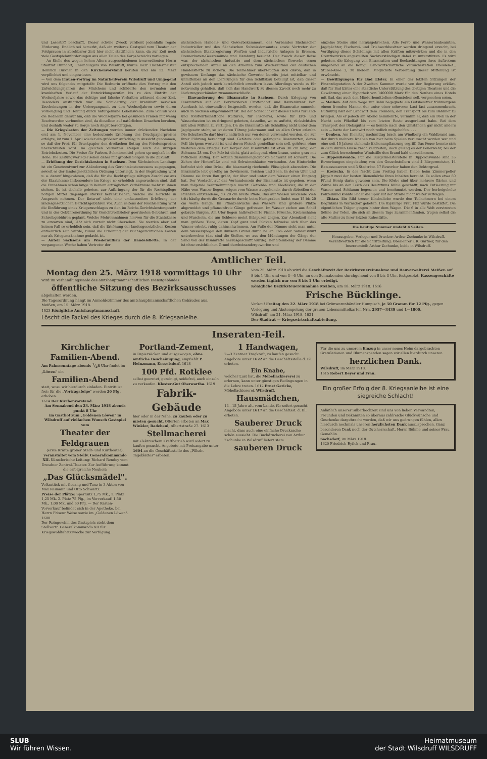und Lesestoff beschafft. Dieser schöne Zweck verdient jedenfalls regste Förderung. Endlich sei bemerkt, daß ein weiteres Gastspiel vom Theater der Feldgrauen in absehbarer Zeit hier nicht stattfinden kann, da zur Zeit noch viele Gastspielanforderungen aus allen Teilen des Korpsbereichs vorliegen.
— An Stelle des wegen hohen Alters ausgeschiedenen treuverdienten Herrn Stadtrat Dinndorf, Ehrenbürgers von Wilsdruff, wurde Herr Tischlermeister Heinrich Birkner in den Kirchenvorstand berufen und am 12. März verpflichtet und eingewiesen.
— Von dem Frauen-Vortrag im Naturheilverein Wilsdruff und Umgegend wird uns folgendes mitgeteilt: Die Rednerin eröffnete den Vortrag mit den Entwicklungsjahren des Mädchens und schilderte den normalen und krankhaften Verlauf der Entwicklungsstufen bis zu den Eintritt der Wechseljahre sowie das richtige und falsche Verhalten während dieser Zeit. Besonders ausführlich war die Schilderung der krankhaft nervösen Erscheinungen in der Uebergangszeit zu den Wechseljahren sowie deren Vorbeugung und Heilung durch naturgemäße Lebensweise. Zum Schluß wies die Rednerin darauf hin, daß die Wechseljahre bei gesunden Frauen mit wenig Beschwerden verbunden sind, da dieselben auf natürlichen Ursachen beruhen, und deshalb weder zu Sorge noch Angst berechtigen.
— Die Kriegslasten der Zeitungen werden immer drückender. Nachdem erst am 1. November eine bedeutende Erhöhung des Druckpapierpreises erfolgte, ist zum 1. April wieder ein größerer Aufschlag in Aussicht genommen, so daß der Preis für Druckpapier den dreifachen Betrag des Friedenspreises überschreiten wird. Im gleichen Verhältnis steigen auch die übrigen Betriebskosten. Die Preise für Farben, Schmiermittel gehen sprunghaft in die Höhe. Die Zeitungsverleger sehen daher mit größten Sorgen in die Zukunft.
— Erhöhung der Gerichtskosten in Sachsen. Dem Sächsischen Landtage ist ein Gesetzentwurf zur Abänderung des Gerichtskostenwesens zugegangen, soweit es der landesgesetzlichen Ordnung unterliegt. In der Begründung wird u. a. darauf hingewiesen, daß die für die Rechtspflege nötigen Zuschüsse aus der Staatskasse insbesondere im Kriege so erheblich angewachsen sind, daß die Einnahmen schon lange in keinem erträglichen Verhältnisse mehr zu ihnen stehen. Es ist deshalb geboten, zur Aufbringung der für die Rechtspflege nötigen Mittel diejenigen stärker heranzuziehen, welche die Gerichte in Anspruch nehmen. Der Entwurf sieht eine umfassendere Erhöhung der landesgesetzlichen Gerichtsgebühren vor. Auch seitens der Reichsleitung wird die Einführung eines Kriegszuschlages zu den im Reichs-Gerichtskostengesetz und in der Gebührenordnung für Gerichtsvollzieher geordneten Gebühren und Schreibgebühren geplant. Welche Mehreinnahmen hiervon für die Staatskasse zu erwarten sind, läßt sich zurzeit nicht übersehen. Sie werden aber auf keinen Fall so erheblich sein, daß die Erhöhung der landesgesetzlichen Kosten entbehrlich sein würde, zumal die Erhöhung der reichsgerichtlichen Kosten nur als Kriegsmaßnahme gedacht ist.
— Anteil Sachsens am Wiederaufbau der Handelsflotte. In der vergangenen Woche haben Vertreter der
sächsischen Handels- und Gewerbekammern, des Verbandes Sächsischer Industrieller und des Sächsischen Submissionsamtes sowie Vertreter der sächsischen Staatsregierung Werften und industrielle Anlagen in Bremen, Bremerhaven-Geestemünde und Hamburg besucht. Der Zweck dieser Reise war, der sächsischen Industrie und dem sächsischen Gewerbe einen entsprechenden Anteil an den Arbeiten zum Wiederaufbau der deutschen Handelsflotte zu sichern. Die Teilnehmer überzeugten sich davon, daß in gewissem Umfange das sächsische Gewerbe bereits jetzt mittelbar und unmittelbar an den Lieferungen für den Schiffsbau beteiligt ist, daß dieser Anteil sich jedoch noch beträchtlich erweitern lasse. Allerdings wurde es für notwendig gehalten, daß sich das Handwerk zu diesem Zweck noch mehr zu Lieferungsverbänden zusammenschließt.
— Einwanderung der Bisamratte in Sachsen. Durch Erlegung von Bisamratten auf den Forstrevieren Crottendorf und Rautenkranz bez. Auerbach ist einwandfrei festgestellt worden, daß die Bisamratte nunmehr auch in Sachsen eingewandert ist. Bei der Schädlichkeit dieses Tieres für land- und forstwirtschaftliche Kulturen, für Fischerei, sowie für Erd- und Wasserbauten ist es dringend geboten, dasselbe, wo es auftritt, rücksichtslos mit allen Mitteln zu vertilgen. Da die Bisamratte als Schädling nicht unter dem Jagdgesetz steht, so ist deren Tötung jedermann und an allen Orten erlaubt. Die Schußwaffe darf hierzu natürlich nur von denen verwendet werden, die zur ihrer Führung berechtigt sind. Getötete oder gefangene Bisamratten, deren Fell übrigens wertvoll ist und deren Fleisch genießbar sein soll, gehören ohne weiteres dem Erleger. Der Körper der Bisamratte ist etwa 30 cm lang, der Schwanz 28 cm. Der Pelz ist dicht, glatt anliegend, oben braun, unten grau mit rötlichem Anflug. Der seitlich zusammengedrückte Schwanz ist schwarz. Die Zehen der Hinterfüße sind mit Schwimmhäuten verbunden. Am Hinterleibe befindet sich eine Drüse, die bisamartig riechende Flüssigkeit absondert. Die Bisamratte lebt gesellig an Gewässern, Teichen und Seen, in deren Ufer und Dämme sie ihren Bau gräbt, der über und unter dem Wasser einen Eingang hat. Der Verdacht auf das Vorhandensein der Bisamratte ist gegeben, wenn man folgende Wahrnehmungen macht: Getreide- und Kleefelder, die in der Nähe vom Wasser liegen, zeigen vom Wasser ausgehende, durch Abbeißen der Pflanzen entstandene, bis 20 cm breite Pfade. Das auf Wiesen weidende Vieh tritt häufig durch die Grasnarbe durch; beim Nachgraben findet man 15 bis 20 cm weite Gänge. Im Pflanzenwuchs des Wassers sind größere Plätze abgeweidet und pflanzenfreie Gänge gefressen. Im Wasser stehen aus Schilf gebaute Burgen. Am Ufer liegen halbverzehrte Fische, Frösche, Krebsschalen und Muscheln, die am Schlosse meist Bißspuren zeigen. Zur Abendzeit sieht man größere Tiere, deren Kopf ganz und Rücken teilweise sich über das Wasser erhebt, ruhig dahinschwimmen. Am Fuße der Dämme sieht man unter dem Wasserspiegel den dunkeln Grund durch hellen Erd- oder Sandauswurf unterbrochen (das sind die Stellen, wo aus den Mündungen der Gänge der Sand von der Bisamratte herausgeschafft wurde). Der Steinbelag der Dämme ist ohne ersichtlichen Grund durcheinandergeworfen und
einzelne Steine sind herausgebrochen. Alle Forst- und Wasserbaubeamten, Jagdpächter, Fischerei- und Triebwerkbesitzer werden dringend ersucht, bei Vertilgung dieses Schädlings mit allen Kräften mitzuwirken und die in den Grenzbezirken angestellten Sachverständigen dabei zu unterstützen. Es wird gebeten, die Erlegung von Bisamratten und Beobachtungen ihres Auftretens umgehend an die Königl. Landwirtschaftliche Versuchsstation Dresden-A., Stübel-Allee 2, zu melden. Möglichste Verbreitung dieser Mitteilung ist erwünscht.
— Bewilligungen für Bad Elster. In einer der letzten Sitzungen der Finanzdeputation A der Zweiten Kammer wurde von der Regierung erklärt, daß für Bad Elster eine staatliche Unterstützung des dortigen Theaters und die Gewährung einer Hypothek von 1400000 Mark für den Neubau eines Hotels mit Bad, das auch den Minderbemittelten offenstehen soll, vorgesehen seien.
— Meißen. Auf dem Wege zur Bahn begegnete ein Gutsbesitzer frühmorgens einem fremden Manne, der unter einer schweren Last fast zusammenbrach. Gutmütig half der Landwirt dem Fremden, den Transport bis zum Bahnhof zu bringen. Als er jedoch am Abend heimkehrte, vernahm er, daß ein Dieb in der Nacht sein Pökelfaß bis zum letzten Reste ausgeräumt habe. Bei dem Transport des Diebsgutes — es konnte nach den Umständen gar nicht anders sein — hatte der Landwirt noch redlich mitgeholfen. . . .
— Deuben. Am Dienstag nachmittag brach am Windberg ein Waldbrand aus, der durch mehrere Knaben von hier beim Spielen verursacht worden war und eine seit 10 Jahren stehende Eichenanpflanzung ergriff. Das Feuer konnte sich in dem dürren Grase rasch verbreiten, doch gelang es der Feuerwehr, bei der zum Glück herrschenden Windstille den Brand bald einzudämmen.
— Dippoldiswalde. Für die Bürgermeisterstelle in Dippoldiswalde sind 35 Bewerbungen eingelaufen; von den Gesuchstellern sind 4 Bürgermeister, 14 Ratsassessoren und 3 Stadträte. 17 Bewerber haben den Doktorgrad.
— Kreischa. In der Nacht zum Freitag haben Diebe beim Zimmerpolier Jäppelt zwei der besten Bienenkörbe ihres Inhaltes beraubt. Es sollen etwa 80 Pfund Honig darin gewesen sein. Die Körbe sind über mehrere Gärten und Zäune bis an den Teich des Besitztums Kühle geschafft, nach Entleerung mit Wasser und Schlamm begossen und beschmutzt worden. Der herbeigeholte Polizeihund konnte leider die Spur auf der Straße nicht weiter verfolgen.
— Zittau. Ein Bild treuer Kindesliebe wurde den Teilnehmern bei einem Begräbnis in Warnsdorf geboten. Die 85jährige Frau Pilz wurde bestattet. Die eigentlichen Träger gingen hinter dem Wagen. Die 6 in alle Welt zerstreuten Söhne der Toten, die sich an diesem Tage zusammenfanden, trugen selbst die alte Mutter zu ihrer letzten Ruhestätte.
Die heutige Nummer umfaßt 4 Seiten.
Herausgeber, Verleger und Drucker: Arthur Zschunke in Wilsdruff. Verantwortlich für die Schriftleitung: Oberlehrer i. R. Gärtner, für den Inseratenteil: Arthur Zschunke, beide in Wilsdruff.
Amtlicher Teil.
Montag den 25. März 1918 vormittags 10 Uhr
wird im Verhandlungssaale des amtshauptmannschaftlichen Dienstgebäudes
öffentliche Sitzung des Bezirksausschusses
abgehalten werden.
Die Tagesordnung hängt im Anmeldezimmer des amtshauptmannschaftlichen Gebäudes aus.
Meißen, am 15. März 1918.
1623 Königliche Amtshauptmannschaft.
Löscht die Fackel des Krieges durch die 8. Kriegsanleihe.
Vom 25. März 1918 ab wird die Geschäftszeit der Bezirksteuereinnahme und Bauverwalterei Meißen auf 8 bis 1 Uhr und von 3—6 Uhr, an den Sonnabenden durchgehend von 8 bis 3 Uhr, festgesetzt. Kassengeschäfte werden täglich nur von 8 bis 1 Uhr erledigt.
Königliche Bezirksteuereinnahme Meißen, am 18. März 1918. 1616
Frische Bücklinge.
Verkauf Freitag den 22. März 1918 bei Grünwarenhändler Humpisch, je 50 Gramm für 12 Pfg., gegen Vorlegung und Abstempelung der grauen Lebensmittelkarten Nrn. 2957—3439 und 1—1800.
Wilsdruff, am 21. März 1918. 1621
Der Stadtrat — Kriegswirtschaftsabteilung.
Inseraten-Teil.
Kirchlicher Familien-Abend.
Am Palmsonntage abends 1/28 Uhr findet im „Löwen" ein
Familien-Abend
statt, wozu wir hierdurch einladen. Eintritt ist frei; für die „Vortragsfolge" werden 20 Pfg. erhoben.
1614 Der Kirchenvorstand.
Am Sonnabend den 23. März 1918 abends punkt 8 Uhr
im Gasthof zum „Goldenen Löwen" in Wilsdruff auf vielfachen Wunsch Gastspiel vom
Theater der Feldgrauen
(erste Kräfte großer Stadt- und Kurtheater), veranstaltet vom Stellv. Generalkommando XII. Künstlerische Leitung: Richard Bendey vom Dresdner Zentral-Theater. Zur Aufführung kommt die erfolgreiche Neuheit:
„Das Glücksmädel".
Volksstück mit Gesang und Tanz in 3 Akten von Max Reimann und Otto Schwartz.
Preise der Plätze: Sperrsitz 1,75 Mk., 1. Platz 1,25 Mk. 2. Platz 75 Pfg., im Vorverkauf: 1,50 Mk., 1,00 Mk. und 60 Pfg. — Der Karten-Vorverkauf befindet sich in der Apotheke, bei Herrn Friseur Weise sowie im „Goldenen Löwen". 1600
Der Reingewinn des Gastspiels steht dem Stellvertr. Generalkommando XII für Kriegswohlfahrtszwecke zur Verfügung.
Portland-Zement,
in Papiersäcken und ausgewogen, ohne amtliche Bescheinigung, empfiehlt P. Heinzmann, Kesselsdorf. 1618
100 Pfd. Rotklee
selbst geerntet, gereinigt, seidefrei, auch einzeln zu verkaufen. Kloster-Gut Oberwartha. 1619
Fabrik-Gebäude
hier oder in der Nähe, zu kaufen oder zu mieten gesucht. Offerten erbeten an Max Winkler, Radebeul, Albertstraße 27. 1613
Stellmacherei
mit elektrischem Kraftbetrieb wird sofort zu kaufen gesucht. Angebote mit Preisangabe unter 1604 an die Geschäftsstelle des „Wilsdr. Tageblattes" erbeten.
1 Handwagen,
2—3 Zentner Tragkraft, zu kaufen gesucht. Angebote unter 1622 an die Geschäftsstelle d. Bl. erbeten.
Ein Knabe,
welcher Lust hat, die Möbellackiererei zu erlernen, kann unter günstigen Bedingungen in die Lehre treten. 1612 Ernst Gericke, Möbellackiererei, Wilsdruff.
Hausmädchen,
14—15 Jahre alt, vom Lande, für sofort gesucht. Angebote unter 1617 an die Geschäftsst. d. Bl. erbeten.
Sauberer Druck
macht, dass auch eine einfache Drucksache schön aussieht. Die Buchdruckerei von Arthur Zschunke in Wilsdruff liefert stets
sauberen Druck
Für die uns zu unserem Einzug in unser neues Heim dargebrachten Gratulationen und Blumenspenden sagen wir allen hierdurch unseren
herzlichen Dank.
Wilsdruff, im März 1918.
1615 Robert Beyer und Frau.
Ein großer Erfolg der 8. Kriegsanleihe ist eine siegreiche Schlacht!
Anläßlich unserer Silberhochzeit sind uns von lieben Verwandten, Freunden und Bekannten so überaus zahlreiche Glückwünsche und Geschenke dargebracht worden, daß wir uns gedrungen fühlen, allen hierdurch nochmals unseren herzlichsten Dank auszusprechen. Ganz besonderen Dank noch der Gutsherrschaft, Herrn Böhme und seiner Frau Gemahlin.
Sachsdorf, im März 1918.
1620 Friedrich Ryfick und Frau.
SLUB
Wir führen Wissen.
Heimatmuseum
der Stadt Wilsdruff WILSDRUFF